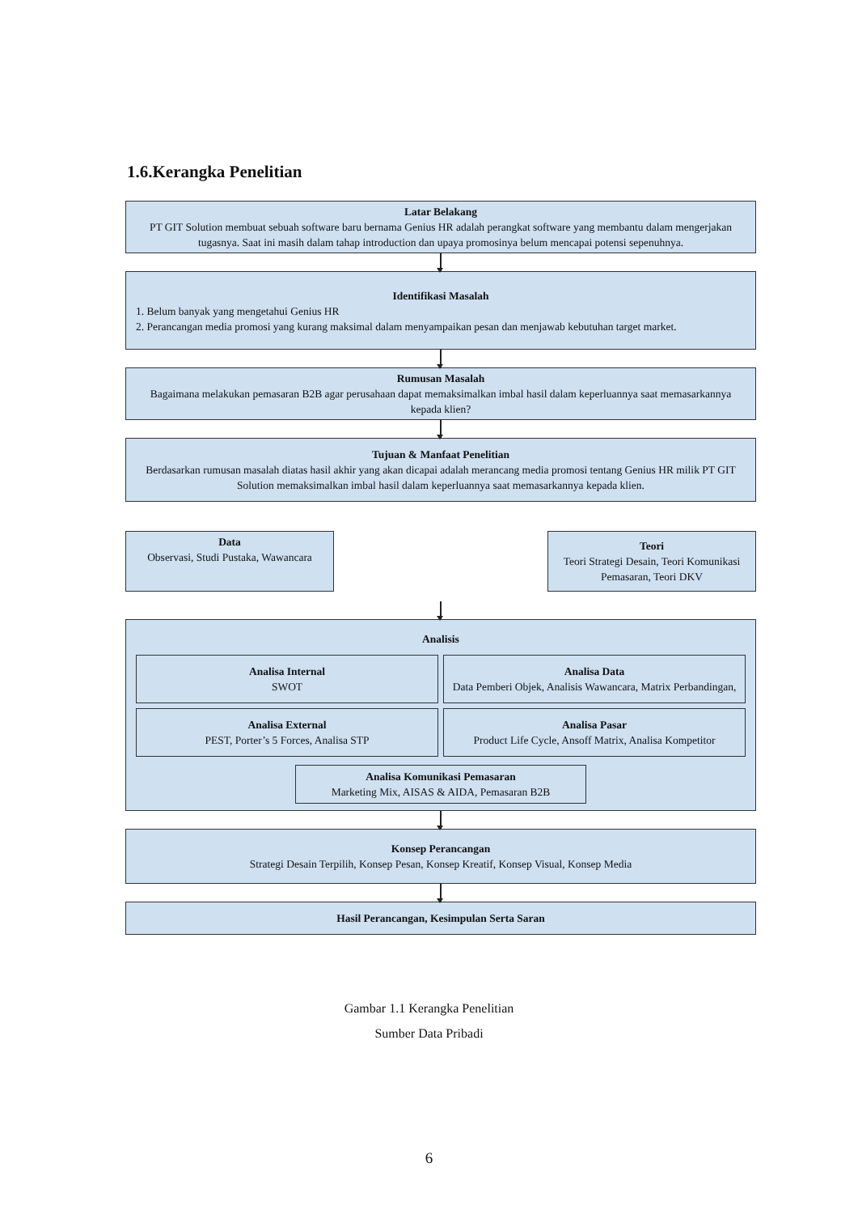1.6.Kerangka Penelitian
Latar Belakang
PT GIT Solution membuat sebuah software baru bernama Genius HR adalah perangkat software yang membantu dalam mengerjakan tugasnya. Saat ini masih dalam tahap introduction dan upaya promosinya belum mencapai potensi sepenuhnya.
Identifikasi Masalah
1. Belum banyak yang mengetahui Genius HR
2. Perancangan media promosi yang kurang maksimal dalam menyampaikan pesan dan menjawab kebutuhan target market.
Rumusan Masalah
Bagaimana melakukan pemasaran B2B agar perusahaan dapat memaksimalkan imbal hasil dalam keperluannya saat memasarkannya kepada klien?
Tujuan & Manfaat Penelitian
Berdasarkan rumusan masalah diatas hasil akhir yang akan dicapai adalah merancang media promosi tentang Genius HR milik PT GIT Solution memaksimalkan imbal hasil dalam keperluannya saat memasarkannya kepada klien.
Data
Observasi, Studi Pustaka, Wawancara
Teori
Teori Strategi Desain, Teori Komunikasi Pemasaran, Teori DKV
Analisis
Analisa Internal
SWOT
Analisa Data
Data Pemberi Objek, Analisis Wawancara, Matrix Perbandingan,
Analisa External
PEST, Porter’s 5 Forces, Analisa STP
Analisa Pasar
Product Life Cycle, Ansoff Matrix, Analisa Kompetitor
Analisa Komunikasi Pemasaran
Marketing Mix, AISAS & AIDA, Pemasaran B2B
Konsep Perancangan
Strategi Desain Terpilih, Konsep Pesan, Konsep Kreatif, Konsep Visual, Konsep Media
Hasil Perancangan, Kesimpulan Serta Saran
Gambar 1.1 Kerangka Penelitian
Sumber Data Pribadi
6